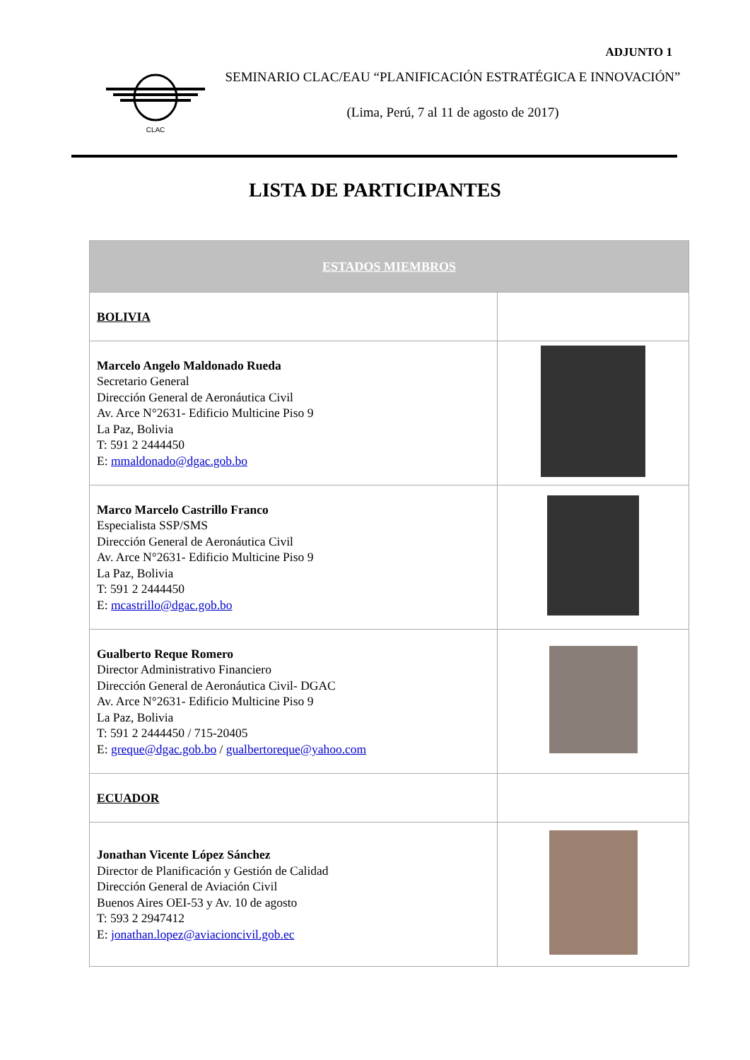ADJUNTO 1
CLAC
SEMINARIO CLAC/EAU “PLANIFICACIÓN ESTRATÉGICA E INNOVACIÓN”
(Lima, Perú, 7 al 11 de agosto de 2017)
LISTA DE PARTICIPANTES
| ESTADOS MIEMBROS | |
| --- | --- |
| BOLIVIA | |
| Marcelo Angelo Maldonado Rueda Secretario General Dirección General de Aeronáutica Civil Av. Arce N°2631- Edificio Multicine Piso 9 La Paz, Bolivia T: 591 2 2444450 E: mmaldonado@dgac.gob.bo | |
| Marco Marcelo Castrillo Franco Especialista SSP/SMS Dirección General de Aeronáutica Civil Av. Arce N°2631- Edificio Multicine Piso 9 La Paz, Bolivia T: 591 2 2444450 E: mcastrillo@dgac.gob.bo | |
| Gualberto Reque Romero Director Administrativo Financiero Dirección General de Aeronáutica Civil- DGAC Av. Arce N°2631- Edificio Multicine Piso 9 La Paz, Bolivia T: 591 2 2444450 / 715-20405 E: greque@dgac.gob.bo / gualbertoreque@yahoo.com | |
| ECUADOR | |
| Jonathan Vicente López Sánchez Director de Planificación y Gestión de Calidad Dirección General de Aviación Civil Buenos Aires OEI-53 y Av. 10 de agosto T: 593 2 2947412 E: jonathan.lopez@aviacioncivil.gob.ec | |